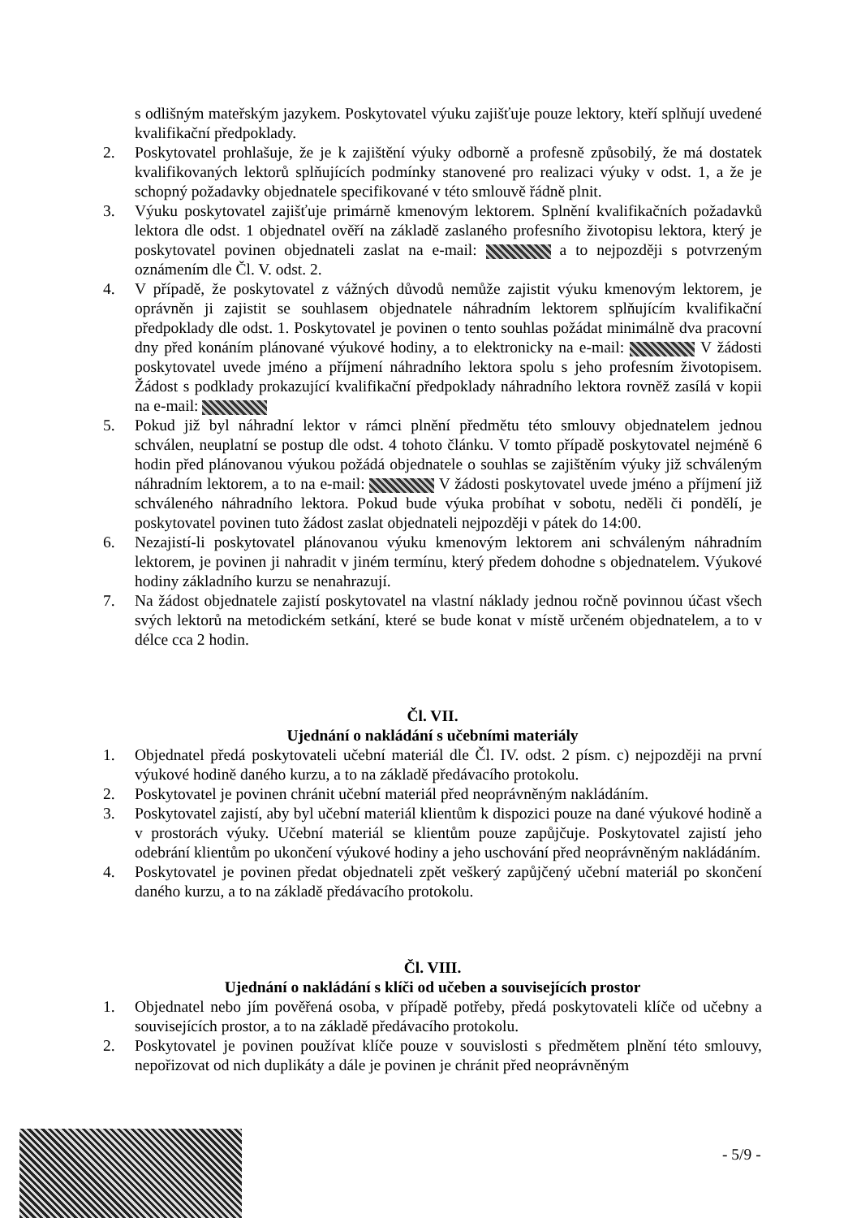s odlišným mateřským jazykem. Poskytovatel výuku zajišťuje pouze lektory, kteří splňují uvedené kvalifikační předpoklady.
2. Poskytovatel prohlašuje, že je k zajištění výuky odborně a profesně způsobilý, že má dostatek kvalifikovaných lektorů splňujících podmínky stanovené pro realizaci výuky v odst. 1, a že je schopný požadavky objednatele specifikované v této smlouvě řádně plnit.
3. Výuku poskytovatel zajišťuje primárně kmenovým lektorem. Splnění kvalifikačních požadavků lektora dle odst. 1 objednatel ověří na základě zaslaného profesního životopisu lektora, který je poskytovatel povinen objednateli zaslat na e-mail: a to nejpozději s potvrzeným oznámením dle Čl. V. odst. 2.
4. V případě, že poskytovatel z vážných důvodů nemůže zajistit výuku kmenovým lektorem, je oprávněn ji zajistit se souhlasem objednatele náhradním lektorem splňujícím kvalifikační předpoklady dle odst. 1. Poskytovatel je povinen o tento souhlas požádat minimálně dva pracovní dny před konáním plánované výukové hodiny, a to elektronicky na e-mail: V žádosti poskytovatel uvede jméno a příjmení náhradního lektora spolu s jeho profesním životopisem. Žádost s podklady prokazující kvalifikační předpoklady náhradního lektora rovněž zasílá v kopii na e-mail:
5. Pokud již byl náhradní lektor v rámci plnění předmětu této smlouvy objednatelem jednou schválen, neuplatní se postup dle odst. 4 tohoto článku. V tomto případě poskytovatel nejméně 6 hodin před plánovanou výukou požádá objednatele o souhlas se zajištěním výuky již schváleným náhradním lektorem, a to na e-mail: V žádosti poskytovatel uvede jméno a příjmení již schváleného náhradního lektora. Pokud bude výuka probíhat v sobotu, neděli či pondělí, je poskytovatel povinen tuto žádost zaslat objednateli nejpozději v pátek do 14:00.
6. Nezajistí-li poskytovatel plánovanou výuku kmenovým lektorem ani schváleným náhradním lektorem, je povinen ji nahradit v jiném termínu, který předem dohodne s objednatelem. Výukové hodiny základního kurzu se nenahrazují.
7. Na žádost objednatele zajistí poskytovatel na vlastní náklady jednou ročně povinnou účast všech svých lektorů na metodickém setkání, které se bude konat v místě určeném objednatelem, a to v délce cca 2 hodin.
Čl. VII.
Ujednání o nakládání s učebními materiály
1. Objednatel předá poskytovateli učební materiál dle Čl. IV. odst. 2 písm. c) nejpozději na první výukové hodině daného kurzu, a to na základě předávacího protokolu.
2. Poskytovatel je povinen chránit učební materiál před neoprávněným nakládáním.
3. Poskytovatel zajistí, aby byl učební materiál klientům k dispozici pouze na dané výukové hodině a v prostorách výuky. Učební materiál se klientům pouze zapůjčuje. Poskytovatel zajistí jeho odebrání klientům po ukončení výukové hodiny a jeho uschování před neoprávněným nakládáním.
4. Poskytovatel je povinen předat objednateli zpět veškerý zapůjčený učební materiál po skončení daného kurzu, a to na základě předávacího protokolu.
Čl. VIII.
Ujednání o nakládání s klíči od učeben a souvisejících prostor
1. Objednatel nebo jím pověřená osoba, v případě potřeby, předá poskytovateli klíče od učebny a souvisejících prostor, a to na základě předávacího protokolu.
2. Poskytovatel je povinen používat klíče pouze v souvislosti s předmětem plnění této smlouvy, nepořizovat od nich duplikáty a dále je povinen je chránit před neoprávněným
- 5/9 -